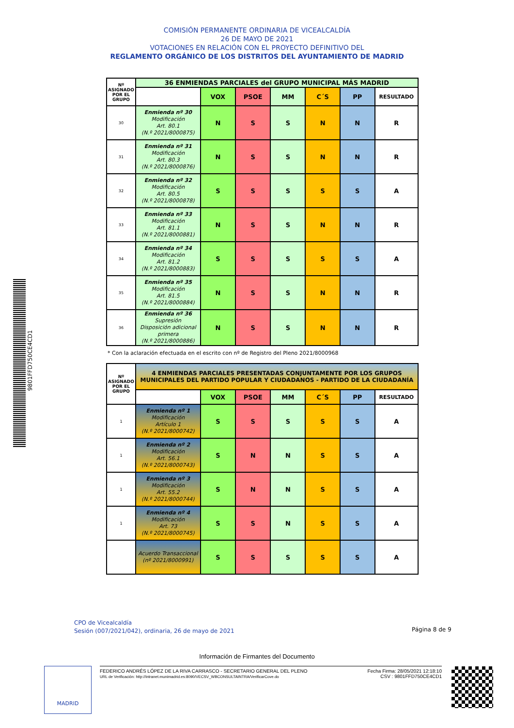COMISIÓN PERMANENTE ORDINARIA DE VICEALCALDÍA
26 DE MAYO DE 2021
VOTACIONES EN RELACIÓN CON EL PROYECTO DEFINITIVO DEL
REGLAMENTO ORGÁNICO DE LOS DISTRITOS DEL AYUNTAMIENTO DE MADRID
| Nº ASIGNADO POR EL GRUPO | 36 ENMIENDAS PARCIALES del GRUPO MUNICIPAL MÁS MADRID | | | | | | |
| --- | --- | --- | --- | --- | --- | --- | --- |
| | | VOX | PSOE | MM | C´S | PP | RESULTADO |
| 30 | Enmienda nº 30 Modificación Art. 80.1 (N.º 2021/8000875) | N | S | S | N | N | R |
| 31 | Enmienda nº 31 Modificación Art. 80.3 (N.º 2021/8000876) | N | S | S | N | N | R |
| 32 | Enmienda nº 32 Modificación Art. 80.5 (N.º 2021/8000878) | S | S | S | S | S | A |
| 33 | Enmienda nº 33 Modificación Art. 81.1 (N.º 2021/8000881) | N | S | S | N | N | R |
| 34 | Enmienda nº 34 Modificación Art. 81.2 (N.º 2021/8000883) | S | S | S | S | S | A |
| 35 | Enmienda nº 35 Modificación Art. 81.5 (N.º 2021/8000884) | N | S | S | N | N | R |
| 36 | Enmienda nº 36 Supresión Disposición adicional primera (N.º 2021/8000886) | N | S | S | N | N | R |
* Con la aclaración efectuada en el escrito con nº de Registro del Pleno 2021/8000968
| Nº ASIGNADO POR EL GRUPO | 4 ENMIENDAS PARCIALES PRESENTADAS CONJUNTAMENTE POR LOS GRUPOS MUNICIPALES DEL PARTIDO POPULAR Y CIUDADANOS - PARTIDO DE LA CIUDADANÍA | | | | | | |
| --- | --- | --- | --- | --- | --- | --- | --- |
| | | VOX | PSOE | MM | C´S | PP | RESULTADO |
| 1 | Enmienda nº 1 Modificación Artículo 1 (N.º 2021/8000742) | S | S | S | S | S | A |
| 1 | Enmienda nº 2 Modificación Art. 56.1 (N.º 2021/8000743) | S | N | N | S | S | A |
| 1 | Enmienda nº 3 Modificación Art. 55.2 (N.º 2021/8000744) | S | N | N | S | S | A |
| 1 | Enmienda nº 4 Modificación Art. 73 (N.º 2021/8000745) | S | S | N | S | S | A |
| | Acuerdo Transaccional (nº 2021/8000991) | S | S | S | S | S | A |
CPO de Vicealcaldía
Sesión (007/2021/042), ordinaria, 26 de mayo de 2021
Página 8 de 9
Información de Firmantes del Documento
MADRID
FEDERICO ANDRÉS LÓPEZ DE LA RIVA CARRASCO - SECRETARIO GENERAL DEL PLENO
URL de Verificación: http://intranet.munimadrid.es:8090/VECSV_WBCONSULTAINTRA/VerificarCove.do
Fecha Firma: 28/05/2021 12:18:10
CSV : 9801FFD750CE4CD1
9801FFD750CE4CD1